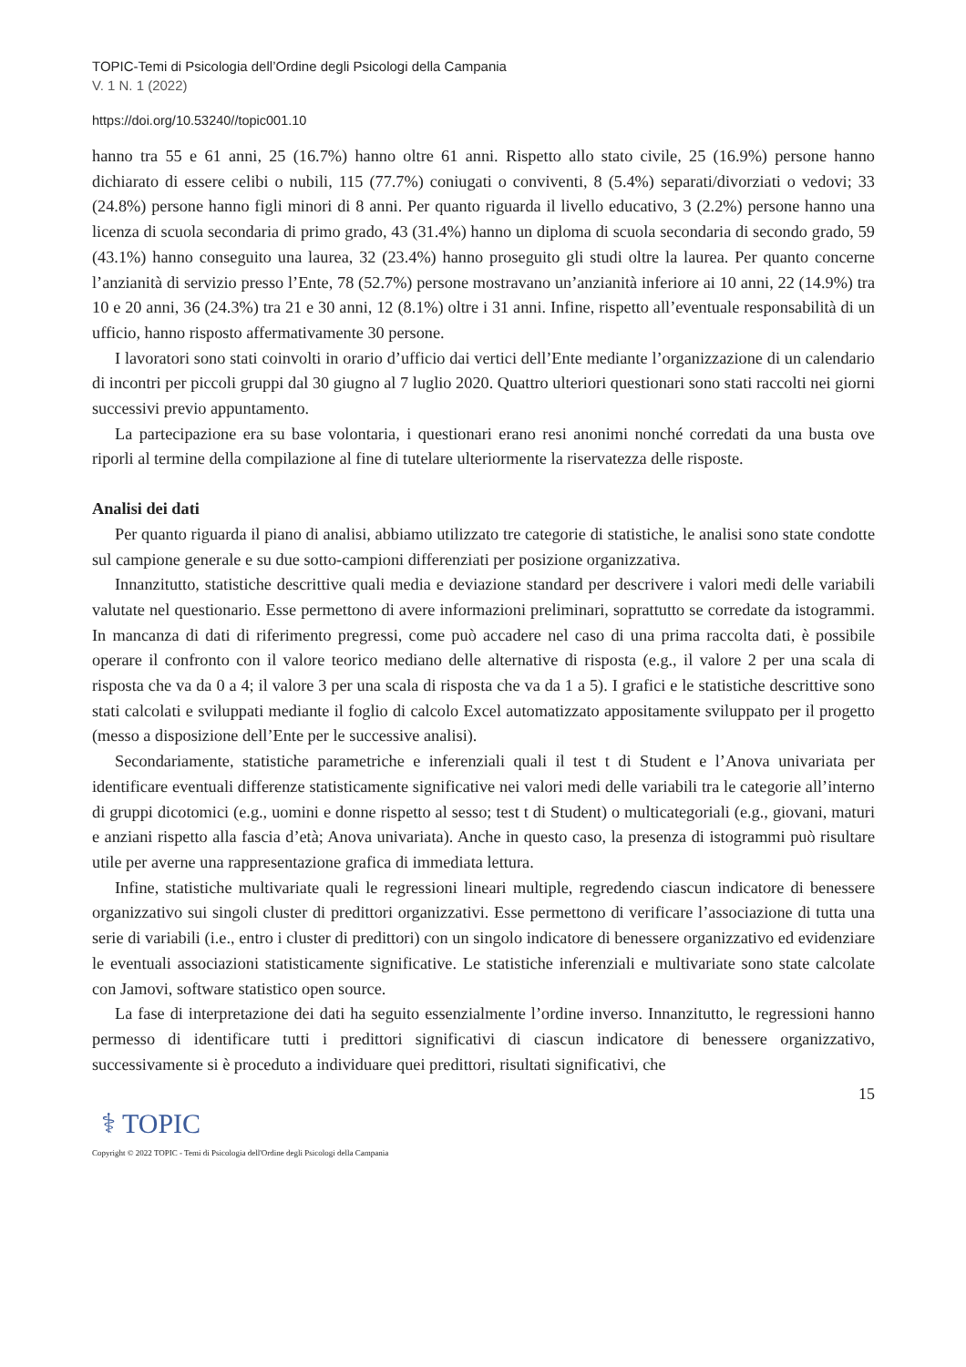TOPIC-Temi di Psicologia dell’Ordine degli Psicologi della Campania
V. 1 N. 1 (2022)
https://doi.org/10.53240//topic001.10
hanno tra 55 e 61 anni, 25 (16.7%) hanno oltre 61 anni. Rispetto allo stato civile, 25 (16.9%) persone hanno dichiarato di essere celibi o nubili, 115 (77.7%) coniugati o conviventi, 8 (5.4%) separati/divorziati o vedovi; 33 (24.8%) persone hanno figli minori di 8 anni. Per quanto riguarda il livello educativo, 3 (2.2%) persone hanno una licenza di scuola secondaria di primo grado, 43 (31.4%) hanno un diploma di scuola secondaria di secondo grado, 59 (43.1%) hanno conseguito una laurea, 32 (23.4%) hanno proseguito gli studi oltre la laurea. Per quanto concerne l’anzianità di servizio presso l’Ente, 78 (52.7%) persone mostravano un’anzianità inferiore ai 10 anni, 22 (14.9%) tra 10 e 20 anni, 36 (24.3%) tra 21 e 30 anni, 12 (8.1%) oltre i 31 anni. Infine, rispetto all’eventuale responsabilità di un ufficio, hanno risposto affermativamente 30 persone.
I lavoratori sono stati coinvolti in orario d’ufficio dai vertici dell’Ente mediante l’organizzazione di un calendario di incontri per piccoli gruppi dal 30 giugno al 7 luglio 2020. Quattro ulteriori questionari sono stati raccolti nei giorni successivi previo appuntamento.
La partecipazione era su base volontaria, i questionari erano resi anonimi nonché corredati da una busta ove riporli al termine della compilazione al fine di tutelare ulteriormente la riservatezza delle risposte.
Analisi dei dati
Per quanto riguarda il piano di analisi, abbiamo utilizzato tre categorie di statistiche, le analisi sono state condotte sul campione generale e su due sotto-campioni differenziati per posizione organizzativa.
Innanzitutto, statistiche descrittive quali media e deviazione standard per descrivere i valori medi delle variabili valutate nel questionario. Esse permettono di avere informazioni preliminari, soprattutto se corredate da istogrammi. In mancanza di dati di riferimento pregressi, come può accadere nel caso di una prima raccolta dati, è possibile operare il confronto con il valore teorico mediano delle alternative di risposta (e.g., il valore 2 per una scala di risposta che va da 0 a 4; il valore 3 per una scala di risposta che va da 1 a 5). I grafici e le statistiche descrittive sono stati calcolati e sviluppati mediante il foglio di calcolo Excel automatizzato appositamente sviluppato per il progetto (messo a disposizione dell’Ente per le successive analisi).
Secondariamente, statistiche parametriche e inferenziali quali il test t di Student e l’Anova univariata per identificare eventuali differenze statisticamente significative nei valori medi delle variabili tra le categorie all’interno di gruppi dicotomici (e.g., uomini e donne rispetto al sesso; test t di Student) o multicategoriali (e.g., giovani, maturi e anziani rispetto alla fascia d’età; Anova univariata). Anche in questo caso, la presenza di istogrammi può risultare utile per averne una rappresentazione grafica di immediata lettura.
Infine, statistiche multivariate quali le regressioni lineari multiple, regredendo ciascun indicatore di benessere organizzativo sui singoli cluster di predittori organizzativi. Esse permettono di verificare l’associazione di tutta una serie di variabili (i.e., entro i cluster di predittori) con un singolo indicatore di benessere organizzativo ed evidenziare le eventuali associazioni statisticamente significative. Le statistiche inferenziali e multivariate sono state calcolate con Jamovi, software statistico open source.
La fase di interpretazione dei dati ha seguito essenzialmente l’ordine inverso. Innanzitutto, le regressioni hanno permesso di identificare tutti i predittori significativi di ciascun indicatore di benessere organizzativo, successivamente si è proceduto a individuare quei predittori, risultati significativi, che
15
⚕ TOPIC
Copyright © 2022 TOPIC - Temi di Psicologia dell'Ordine degli Psicologi della Campania